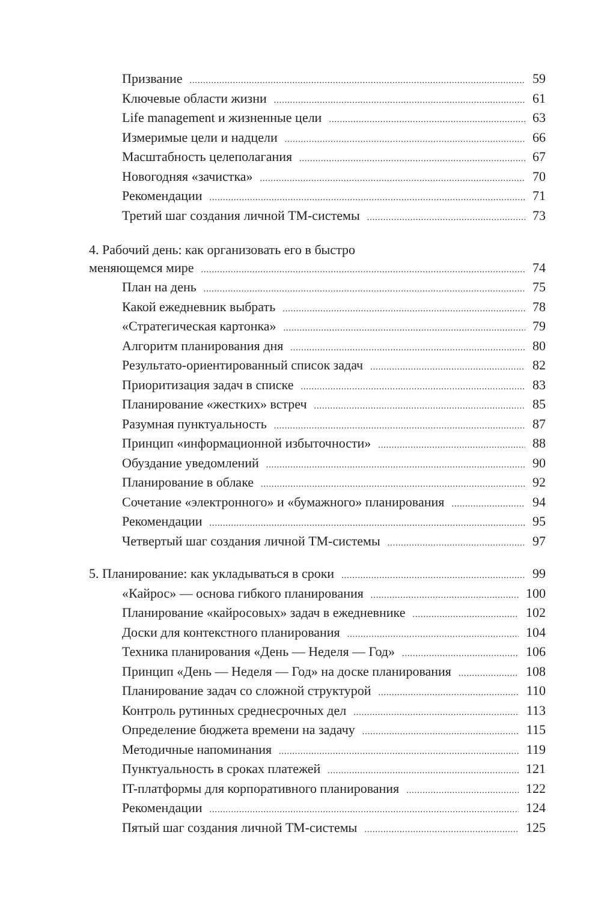Призвание 59
Ключевые области жизни 61
Life management и жизненные цели 63
Измеримые цели и надцели 66
Масштабность целеполагания 67
Новогодняя «зачистка» 70
Рекомендации 71
Третий шаг создания личной ТМ-системы 73
4. Рабочий день: как организовать его в быстро
меняющемся мире 74
План на день 75
Какой ежедневник выбрать 78
«Стратегическая картонка» 79
Алгоритм планирования дня 80
Результато-ориентированный список задач 82
Приоритизация задач в списке 83
Планирование «жестких» встреч 85
Разумная пунктуальность 87
Принцип «информационной избыточности» 88
Обуздание уведомлений 90
Планирование в облаке 92
Сочетание «электронного» и «бумажного» планирования 94
Рекомендации 95
Четвертый шаг создания личной ТМ-системы 97
5. Планирование: как укладываться в сроки 99
«Кайрос» — основа гибкого планирования 100
Планирование «кайросовых» задач в ежедневнике 102
Доски для контекстного планирования 104
Техника планирования «День — Неделя — Год» 106
Принцип «День — Неделя — Год» на доске планирования 108
Планирование задач со сложной структурой 110
Контроль рутинных среднесрочных дел 113
Определение бюджета времени на задачу 115
Методичные напоминания 119
Пунктуальность в сроках платежей 121
IT-платформы для корпоративного планирования 122
Рекомендации 124
Пятый шаг создания личной ТМ-системы 125